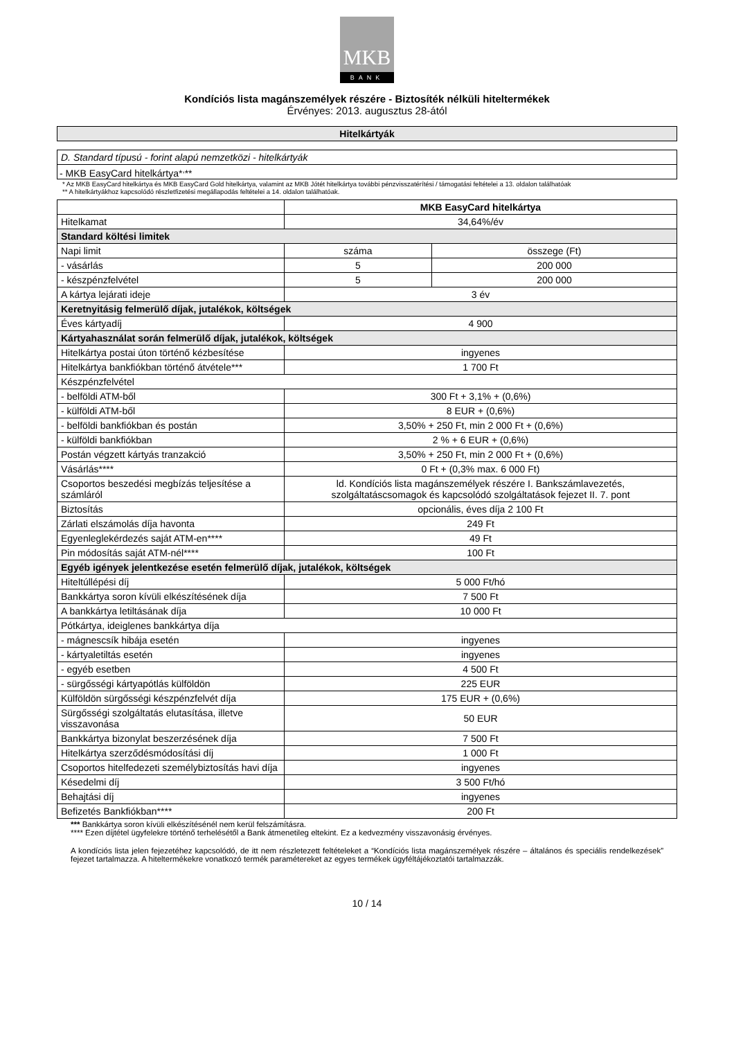MKB
BANK
Kondíciós lista magánszemélyek részére - Biztosíték nélküli hiteltermékek
Érvényes: 2013. augusztus 28-ától
| Hitelkártyák |
| D. Standard típusú - forint alapú nemzetközi - hitelkártyák |
| - MKB EasyCard hitelkártya*<sup>,</sup>** |
* Az MKB EasyCard hitelkártya és MKB EasyCard Gold hitelkártya, valamint az MKB Jótét hitelkártya további pénzvisszatérítési / támogatási feltételei a 13. oldalon találhatóak
** A hitelkártyákhoz kapcsolódó részletfizetési megállapodás feltételei a 14. oldalon találhatóak.
| | MKB EasyCard hitelkártya | |
| Hitelkamat | 34,64%/év | |
| Standard költési limitek | | |
| Napi limit | száma | összege (Ft) |
| - vásárlás | 5 | 200 000 |
| - készpénzfelvétel | 5 | 200 000 |
| A kártya lejárati ideje | 3 év | |
| Keretnyitásig felmerülő díjak, jutalékok, költségek | | |
| Éves kártyadíj | 4 900 | |
| Kártyahasználat során felmerülő díjak, jutalékok, költségek | | |
| Hitelkártya postai úton történő kézbesítése | ingyenes | |
| Hitelkártya bankfiókban történő átvétele*** | 1 700 Ft | |
| Készpénzfelvétel | | |
| - belföldi ATM-ből | 300 Ft + 3,1% + (0,6%) | |
| - külföldi ATM-ből | 8 EUR + (0,6%) | |
| - belföldi bankfiókban és postán | 3,50% + 250 Ft, min 2 000 Ft + (0,6%) | |
| - külföldi bankfiókban | 2 % + 6 EUR + (0,6%) | |
| Postán végzett kártyás tranzakció | 3,50% + 250 Ft, min 2 000 Ft + (0,6%) | |
| Vásárlás**** | 0 Ft + (0,3% max. 6 000 Ft) | |
| Csoportos beszedési megbízás teljesítése a számláról | ld. Kondíciós lista magánszemélyek részére I. Bankszámlavezetés, szolgáltatáscsomagok és kapcsolódó szolgáltatások fejezet II. 7. pont | |
| Biztosítás | opcionális, éves díja 2 100 Ft | |
| Zárlati elszámolás díja havonta | 249 Ft | |
| Egyenleglekérdezés saját ATM-en**** | 49 Ft | |
| Pin módosítás saját ATM-nél**** | 100 Ft | |
| Egyéb igények jelentkezése esetén felmerülő díjak, jutalékok, költségek | | |
| Hiteltúllépési díj | 5 000 Ft/hó | |
| Bankkártya soron kívüli elkészítésének díja | 7 500 Ft | |
| A bankkártya letiltásának díja | 10 000 Ft | |
| Pótkártya, ideiglenes bankkártya díja | | |
| - mágnescsík hibája esetén | ingyenes | |
| - kártyaletiltás esetén | ingyenes | |
| - egyéb esetben | 4 500 Ft | |
| - sürgősségi kártyapótlás külföldön | 225 EUR | |
| Külföldön sürgősségi készpénzfelvét díja | 175 EUR + (0,6%) | |
| Sürgősségi szolgáltatás elutasítása, illetve visszavonása | 50 EUR | |
| Bankkártya bizonylat beszerzésének díja | 7 500 Ft | |
| Hitelkártya szerződésmódosítási díj | 1 000 Ft | |
| Csoportos hitelfedezeti személybiztosítás havi díja | ingyenes | |
| Késedelmi díj | 3 500 Ft/hó | |
| Behajtási díj | ingyenes | |
| Befizetés Bankfiókban**** | 200 Ft | |
*** Bankkártya soron kívüli elkészítésénél nem kerül felszámításra.
**** Ezen díjtétel ügyfelekre történő terhelésétől a Bank átmenetileg eltekint. Ez a kedvezmény visszavonásig érvényes.
A kondíciós lista jelen fejezetéhez kapcsolódó, de itt nem részletezett feltételeket a “Kondíciós lista magánszemélyek részére – általános és speciális rendelkezések” fejezet tartalmazza. A hiteltermékekre vonatkozó termék paramétereket az egyes termékek ügyféltájékoztatói tartalmazzák.
10 / 14